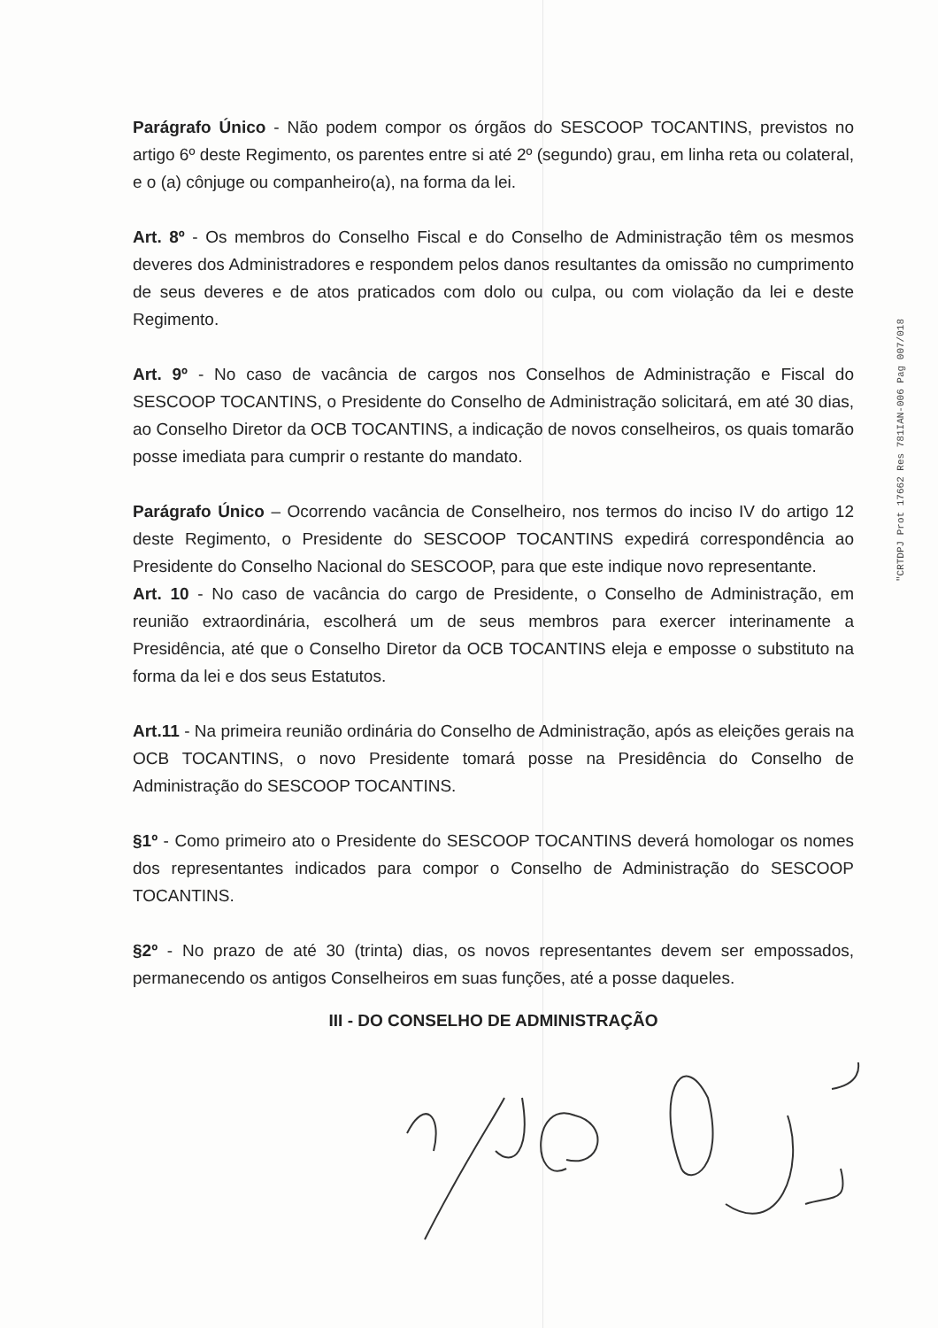Parágrafo Único - Não podem compor os órgãos do SESCOOP TOCANTINS, previstos no artigo 6º deste Regimento, os parentes entre si até 2º (segundo) grau, em linha reta ou colateral, e o (a) cônjuge ou companheiro(a), na forma da lei.
Art. 8º - Os membros do Conselho Fiscal e do Conselho de Administração têm os mesmos deveres dos Administradores e respondem pelos danos resultantes da omissão no cumprimento de seus deveres e de atos praticados com dolo ou culpa, ou com violação da lei e deste Regimento.
Art. 9º - No caso de vacância de cargos nos Conselhos de Administração e Fiscal do SESCOOP TOCANTINS, o Presidente do Conselho de Administração solicitará, em até 30 dias, ao Conselho Diretor da OCB TOCANTINS, a indicação de novos conselheiros, os quais tomarão posse imediata para cumprir o restante do mandato.
Parágrafo Único – Ocorrendo vacância de Conselheiro, nos termos do inciso IV do artigo 12 deste Regimento, o Presidente do SESCOOP TOCANTINS expedirá correspondência ao Presidente do Conselho Nacional do SESCOOP, para que este indique novo representante.
Art. 10 - No caso de vacância do cargo de Presidente, o Conselho de Administração, em reunião extraordinária, escolherá um de seus membros para exercer interinamente a Presidência, até que o Conselho Diretor da OCB TOCANTINS eleja e emposse o substituto na forma da lei e dos seus Estatutos.
Art.11 - Na primeira reunião ordinária do Conselho de Administração, após as eleições gerais na OCB TOCANTINS, o novo Presidente tomará posse na Presidência do Conselho de Administração do SESCOOP TOCANTINS.
§1º - Como primeiro ato o Presidente do SESCOOP TOCANTINS deverá homologar os nomes dos representantes indicados para compor o Conselho de Administração do SESCOOP TOCANTINS.
§2º - No prazo de até 30 (trinta) dias, os novos representantes devem ser empossados, permanecendo os antigos Conselheiros em suas funções, até a posse daqueles.
III - DO CONSELHO DE ADMINISTRAÇÃO
"CRTDPJ Prot 17662 Res 781IAN-006 Pag 007/018